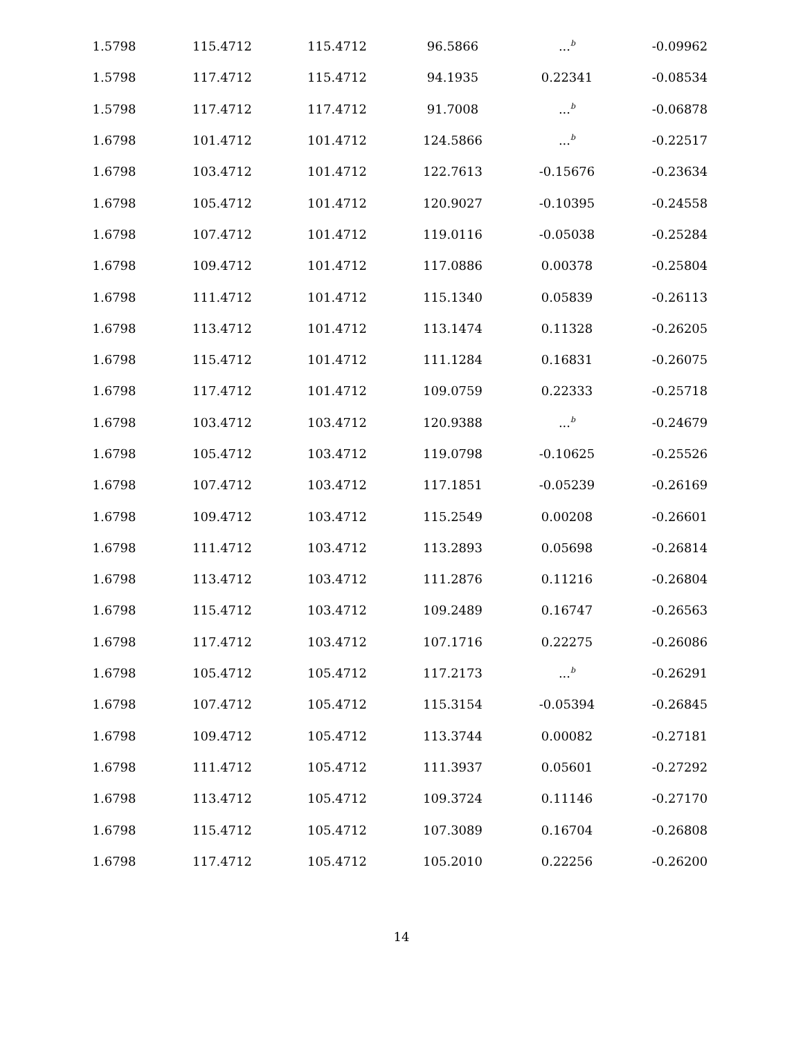| 1.5798 | 115.4712 | 115.4712 | 96.5866 | ...<sup>b</sup> | -0.09962 |
| 1.5798 | 117.4712 | 115.4712 | 94.1935 | 0.22341 | -0.08534 |
| 1.5798 | 117.4712 | 117.4712 | 91.7008 | ...<sup>b</sup> | -0.06878 |
| 1.6798 | 101.4712 | 101.4712 | 124.5866 | ...<sup>b</sup> | -0.22517 |
| 1.6798 | 103.4712 | 101.4712 | 122.7613 | -0.15676 | -0.23634 |
| 1.6798 | 105.4712 | 101.4712 | 120.9027 | -0.10395 | -0.24558 |
| 1.6798 | 107.4712 | 101.4712 | 119.0116 | -0.05038 | -0.25284 |
| 1.6798 | 109.4712 | 101.4712 | 117.0886 | 0.00378 | -0.25804 |
| 1.6798 | 111.4712 | 101.4712 | 115.1340 | 0.05839 | -0.26113 |
| 1.6798 | 113.4712 | 101.4712 | 113.1474 | 0.11328 | -0.26205 |
| 1.6798 | 115.4712 | 101.4712 | 111.1284 | 0.16831 | -0.26075 |
| 1.6798 | 117.4712 | 101.4712 | 109.0759 | 0.22333 | -0.25718 |
| 1.6798 | 103.4712 | 103.4712 | 120.9388 | ...<sup>b</sup> | -0.24679 |
| 1.6798 | 105.4712 | 103.4712 | 119.0798 | -0.10625 | -0.25526 |
| 1.6798 | 107.4712 | 103.4712 | 117.1851 | -0.05239 | -0.26169 |
| 1.6798 | 109.4712 | 103.4712 | 115.2549 | 0.00208 | -0.26601 |
| 1.6798 | 111.4712 | 103.4712 | 113.2893 | 0.05698 | -0.26814 |
| 1.6798 | 113.4712 | 103.4712 | 111.2876 | 0.11216 | -0.26804 |
| 1.6798 | 115.4712 | 103.4712 | 109.2489 | 0.16747 | -0.26563 |
| 1.6798 | 117.4712 | 103.4712 | 107.1716 | 0.22275 | -0.26086 |
| 1.6798 | 105.4712 | 105.4712 | 117.2173 | ...<sup>b</sup> | -0.26291 |
| 1.6798 | 107.4712 | 105.4712 | 115.3154 | -0.05394 | -0.26845 |
| 1.6798 | 109.4712 | 105.4712 | 113.3744 | 0.00082 | -0.27181 |
| 1.6798 | 111.4712 | 105.4712 | 111.3937 | 0.05601 | -0.27292 |
| 1.6798 | 113.4712 | 105.4712 | 109.3724 | 0.11146 | -0.27170 |
| 1.6798 | 115.4712 | 105.4712 | 107.3089 | 0.16704 | -0.26808 |
| 1.6798 | 117.4712 | 105.4712 | 105.2010 | 0.22256 | -0.26200 |
14